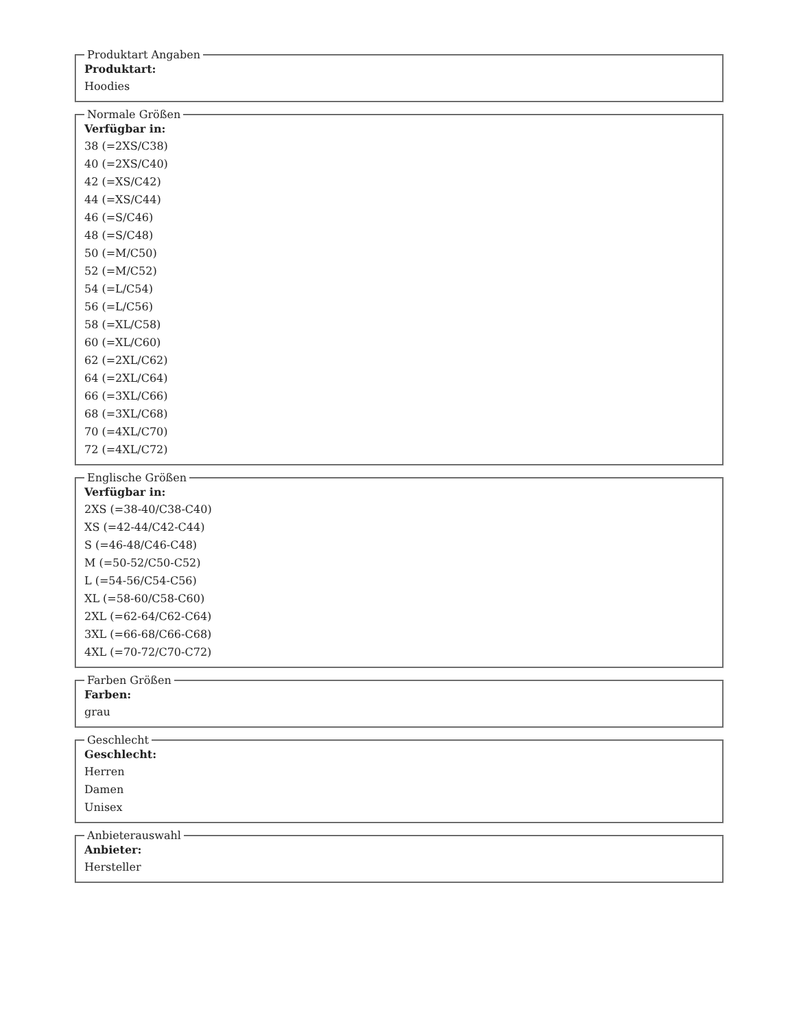Produktart Angaben
Produktart:
Hoodies
Normale Größen
Verfügbar in:
38 (=2XS/C38)
40 (=2XS/C40)
42 (=XS/C42)
44 (=XS/C44)
46 (=S/C46)
48 (=S/C48)
50 (=M/C50)
52 (=M/C52)
54 (=L/C54)
56 (=L/C56)
58 (=XL/C58)
60 (=XL/C60)
62 (=2XL/C62)
64 (=2XL/C64)
66 (=3XL/C66)
68 (=3XL/C68)
70 (=4XL/C70)
72 (=4XL/C72)
Englische Größen
Verfügbar in:
2XS (=38-40/C38-C40)
XS (=42-44/C42-C44)
S (=46-48/C46-C48)
M (=50-52/C50-C52)
L (=54-56/C54-C56)
XL (=58-60/C58-C60)
2XL (=62-64/C62-C64)
3XL (=66-68/C66-C68)
4XL (=70-72/C70-C72)
Farben Größen
Farben:
grau
Geschlecht
Geschlecht:
Herren
Damen
Unisex
Anbieterauswahl
Anbieter:
Hersteller